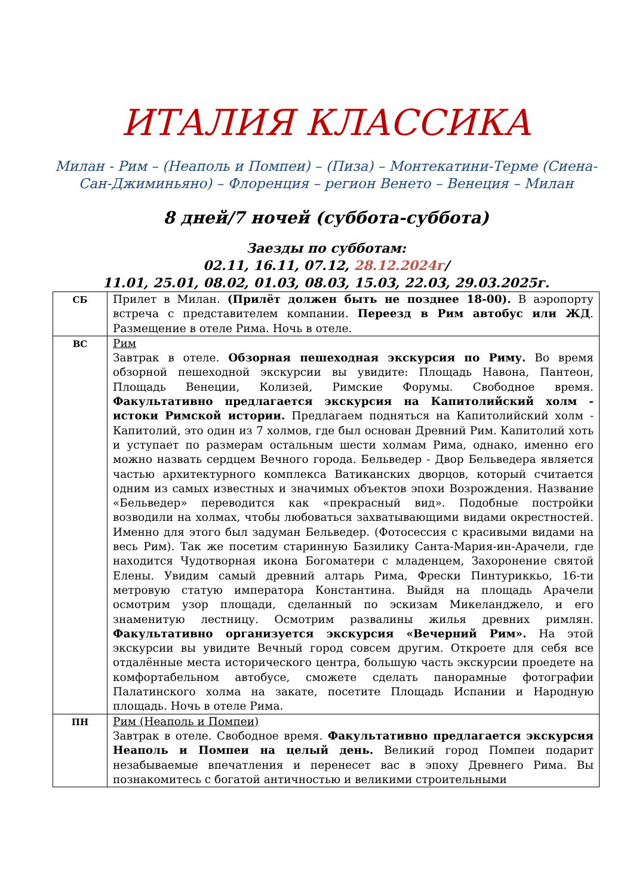ИТАЛИЯ КЛАССИКА
Милан - Рим – (Неаполь и Помпеи) – (Пиза) – Монтекатини-Терме (Сиена-Сан-Джиминьяно) – Флоренция – регион Венето – Венеция – Милан
8 дней/7 ночей (суббота-суббота)
Заезды по субботам:
02.11, 16.11, 07.12, 28.12.2024г/
11.01, 25.01, 08.02, 01.03, 08.03, 15.03, 22.03, 29.03.2025г.
| СБ | Прилет в Милан. (Прилёт должен быть не позднее 18-00). В аэропорту встреча с представителем компании. Переезд в Рим автобус или ЖД . Размещение в отеле Рима. Ночь в отеле. |
| ВС | Рим Завтрак в отеле. Обзорная пешеходная экскурсия по Риму. Во время обзорной пешеходной экскурсии вы увидите: Площадь Навона, Пантеон, Площадь Венеции, Колизей, Римские Форумы. Свободное время. Факультативно предлагается экскурсия на Капитолийский холм - истоки Римской истории. Предлагаем подняться на Капитолийский холм - Капитолий, это один из 7 холмов, где был основан Древний Рим. Капитолий хоть и уступает по размерам остальным шести холмам Рима, однако, именно его можно назвать сердцем Вечного города. Бельведер - Двор Бельведера является частью архитектурного комплекса Ватиканских дворцов, который считается одним из самых известных и значимых объектов эпохи Возрождения. Название «Бельведер» переводится как «прекрасный вид». Подобные постройки возводили на холмах, чтобы любоваться захватывающими видами окрестностей. Именно для этого был задуман Бельведер. (Фотосессия с красивыми видами на весь Рим). Так же посетим старинную Базилику Санта-Мария-ин-Арачели, где находится Чудотворная икона Богоматери с младенцем, Захоронение святой Елены. Увидим самый древний алтарь Рима, Фрески Пинтуриккьо, 16-ти метровую статую императора Константина. Выйдя на площадь Арачели осмотрим узор площади, сделанный по эскизам Микеланджело, и его знаменитую лестницу. Осмотрим развалины жилья древних римлян. Факультативно организуется экскурсия «Вечерний Рим». На этой экскурсии вы увидите Вечный город совсем другим. Откроете для себя все отдалённые места исторического центра, большую часть экскурсии проедете на комфортабельном автобусе, сможете сделать панорамные фотографии Палатинского холма на закате, посетите Площадь Испании и Народную площадь. Ночь в отеле Рима. |
| ПН | Рим (Неаполь и Помпеи) Завтрак в отеле. Свободное время. Факультативно предлагается экскурсия Неаполь и Помпеи на целый день. Великий город Помпеи подарит незабываемые впечатления и перенесет вас в эпоху Древнего Рима. Вы познакомитесь с богатой античностью и великими строительными |